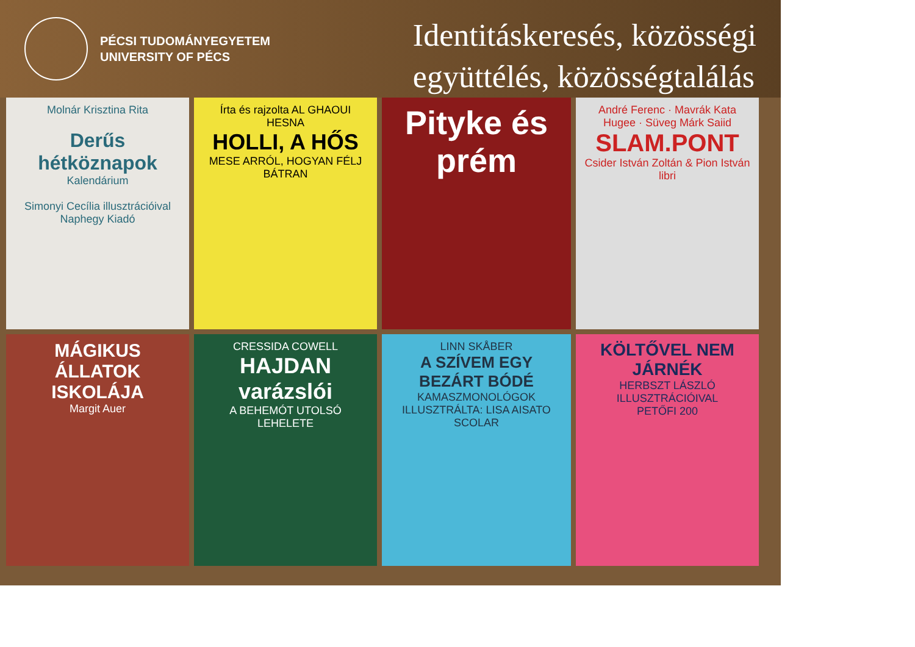PÉCSI TUDOMÁNYEGYETEM
UNIVERSITY OF PÉCS
Identitáskeresés, közösségi
együttélés, közösségtalálás
Molnár Krisztina Rita
Derűs hétköznapok
Kalendárium
Simonyi Cecília illusztrációival
Naphegy Kiadó
Írta és rajzolta AL GHAOUI HESNA
HOLLI, A HŐS
MESE ARRÓL, HOGYAN FÉLJ BÁTRAN
Pityke és prém
André Ferenc · Mavrák Kata Hugee · Süveg Márk Saiid
SLAM.PONT
Csider István Zoltán & Pion István
libri
MÁGIKUS ÁLLATOK ISKOLÁJA
Margit Auer
CRESSIDA COWELL
HAJDAN varázslói
A BEHEMÓT UTOLSÓ LEHELETE
LINN SKÅBER
A SZÍVEM EGY BEZÁRT BÓDÉ
KAMASZMONOLÓGOK
ILLUSZTRÁLTA: LISA AISATO
SCOLAR
KÖLTŐVEL NEM JÁRNÉK
HERBSZT LÁSZLÓ ILLUSZTRÁCIÓIVAL
PETŐFI 200